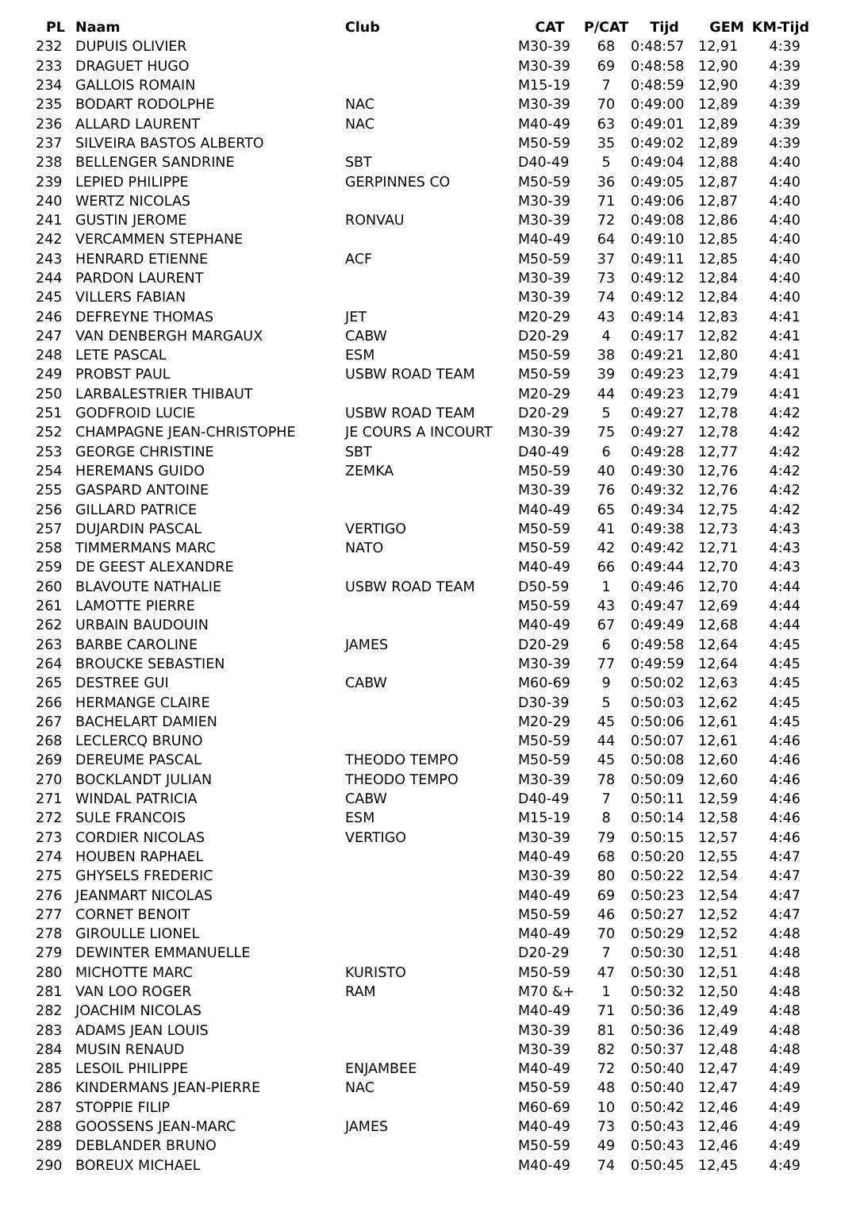| PL | Naam | Club | CAT | P/CAT | Tijd | GEM | KM-Tijd |
| --- | --- | --- | --- | --- | --- | --- | --- |
| 232 | DUPUIS OLIVIER | | M30-39 | 68 | 0:48:57 | 12,91 | 4:39 |
| 233 | DRAGUET HUGO | | M30-39 | 69 | 0:48:58 | 12,90 | 4:39 |
| 234 | GALLOIS ROMAIN | | M15-19 | 7 | 0:48:59 | 12,90 | 4:39 |
| 235 | BODART RODOLPHE | NAC | M30-39 | 70 | 0:49:00 | 12,89 | 4:39 |
| 236 | ALLARD LAURENT | NAC | M40-49 | 63 | 0:49:01 | 12,89 | 4:39 |
| 237 | SILVEIRA BASTOS ALBERTO | | M50-59 | 35 | 0:49:02 | 12,89 | 4:39 |
| 238 | BELLENGER SANDRINE | SBT | D40-49 | 5 | 0:49:04 | 12,88 | 4:40 |
| 239 | LEPIED PHILIPPE | GERPINNES CO | M50-59 | 36 | 0:49:05 | 12,87 | 4:40 |
| 240 | WERTZ NICOLAS | | M30-39 | 71 | 0:49:06 | 12,87 | 4:40 |
| 241 | GUSTIN JEROME | RONVAU | M30-39 | 72 | 0:49:08 | 12,86 | 4:40 |
| 242 | VERCAMMEN STEPHANE | | M40-49 | 64 | 0:49:10 | 12,85 | 4:40 |
| 243 | HENRARD ETIENNE | ACF | M50-59 | 37 | 0:49:11 | 12,85 | 4:40 |
| 244 | PARDON LAURENT | | M30-39 | 73 | 0:49:12 | 12,84 | 4:40 |
| 245 | VILLERS FABIAN | | M30-39 | 74 | 0:49:12 | 12,84 | 4:40 |
| 246 | DEFREYNE THOMAS | JET | M20-29 | 43 | 0:49:14 | 12,83 | 4:41 |
| 247 | VAN DENBERGH MARGAUX | CABW | D20-29 | 4 | 0:49:17 | 12,82 | 4:41 |
| 248 | LETE PASCAL | ESM | M50-59 | 38 | 0:49:21 | 12,80 | 4:41 |
| 249 | PROBST PAUL | USBW ROAD TEAM | M50-59 | 39 | 0:49:23 | 12,79 | 4:41 |
| 250 | LARBALESTRIER THIBAUT | | M20-29 | 44 | 0:49:23 | 12,79 | 4:41 |
| 251 | GODFROID LUCIE | USBW ROAD TEAM | D20-29 | 5 | 0:49:27 | 12,78 | 4:42 |
| 252 | CHAMPAGNE JEAN-CHRISTOPHE | JE COURS A INCOURT | M30-39 | 75 | 0:49:27 | 12,78 | 4:42 |
| 253 | GEORGE CHRISTINE | SBT | D40-49 | 6 | 0:49:28 | 12,77 | 4:42 |
| 254 | HEREMANS GUIDO | ZEMKA | M50-59 | 40 | 0:49:30 | 12,76 | 4:42 |
| 255 | GASPARD ANTOINE | | M30-39 | 76 | 0:49:32 | 12,76 | 4:42 |
| 256 | GILLARD PATRICE | | M40-49 | 65 | 0:49:34 | 12,75 | 4:42 |
| 257 | DUJARDIN PASCAL | VERTIGO | M50-59 | 41 | 0:49:38 | 12,73 | 4:43 |
| 258 | TIMMERMANS MARC | NATO | M50-59 | 42 | 0:49:42 | 12,71 | 4:43 |
| 259 | DE GEEST ALEXANDRE | | M40-49 | 66 | 0:49:44 | 12,70 | 4:43 |
| 260 | BLAVOUTE NATHALIE | USBW ROAD TEAM | D50-59 | 1 | 0:49:46 | 12,70 | 4:44 |
| 261 | LAMOTTE PIERRE | | M50-59 | 43 | 0:49:47 | 12,69 | 4:44 |
| 262 | URBAIN BAUDOUIN | | M40-49 | 67 | 0:49:49 | 12,68 | 4:44 |
| 263 | BARBE CAROLINE | JAMES | D20-29 | 6 | 0:49:58 | 12,64 | 4:45 |
| 264 | BROUCKE SEBASTIEN | | M30-39 | 77 | 0:49:59 | 12,64 | 4:45 |
| 265 | DESTREE GUI | CABW | M60-69 | 9 | 0:50:02 | 12,63 | 4:45 |
| 266 | HERMANGE CLAIRE | | D30-39 | 5 | 0:50:03 | 12,62 | 4:45 |
| 267 | BACHELART DAMIEN | | M20-29 | 45 | 0:50:06 | 12,61 | 4:45 |
| 268 | LECLERCQ BRUNO | | M50-59 | 44 | 0:50:07 | 12,61 | 4:46 |
| 269 | DEREUME PASCAL | THEODO TEMPO | M50-59 | 45 | 0:50:08 | 12,60 | 4:46 |
| 270 | BOCKLANDT JULIAN | THEODO TEMPO | M30-39 | 78 | 0:50:09 | 12,60 | 4:46 |
| 271 | WINDAL PATRICIA | CABW | D40-49 | 7 | 0:50:11 | 12,59 | 4:46 |
| 272 | SULE FRANCOIS | ESM | M15-19 | 8 | 0:50:14 | 12,58 | 4:46 |
| 273 | CORDIER NICOLAS | VERTIGO | M30-39 | 79 | 0:50:15 | 12,57 | 4:46 |
| 274 | HOUBEN RAPHAEL | | M40-49 | 68 | 0:50:20 | 12,55 | 4:47 |
| 275 | GHYSELS FREDERIC | | M30-39 | 80 | 0:50:22 | 12,54 | 4:47 |
| 276 | JEANMART NICOLAS | | M40-49 | 69 | 0:50:23 | 12,54 | 4:47 |
| 277 | CORNET BENOIT | | M50-59 | 46 | 0:50:27 | 12,52 | 4:47 |
| 278 | GIROULLE LIONEL | | M40-49 | 70 | 0:50:29 | 12,52 | 4:48 |
| 279 | DEWINTER EMMANUELLE | | D20-29 | 7 | 0:50:30 | 12,51 | 4:48 |
| 280 | MICHOTTE MARC | KURISTO | M50-59 | 47 | 0:50:30 | 12,51 | 4:48 |
| 281 | VAN LOO ROGER | RAM | M70 &+ | 1 | 0:50:32 | 12,50 | 4:48 |
| 282 | JOACHIM NICOLAS | | M40-49 | 71 | 0:50:36 | 12,49 | 4:48 |
| 283 | ADAMS JEAN LOUIS | | M30-39 | 81 | 0:50:36 | 12,49 | 4:48 |
| 284 | MUSIN RENAUD | | M30-39 | 82 | 0:50:37 | 12,48 | 4:48 |
| 285 | LESOIL PHILIPPE | ENJAMBEE | M40-49 | 72 | 0:50:40 | 12,47 | 4:49 |
| 286 | KINDERMANS JEAN-PIERRE | NAC | M50-59 | 48 | 0:50:40 | 12,47 | 4:49 |
| 287 | STOPPIE FILIP | | M60-69 | 10 | 0:50:42 | 12,46 | 4:49 |
| 288 | GOOSSENS JEAN-MARC | JAMES | M40-49 | 73 | 0:50:43 | 12,46 | 4:49 |
| 289 | DEBLANDER BRUNO | | M50-59 | 49 | 0:50:43 | 12,46 | 4:49 |
| 290 | BOREUX MICHAEL | | M40-49 | 74 | 0:50:45 | 12,45 | 4:49 |